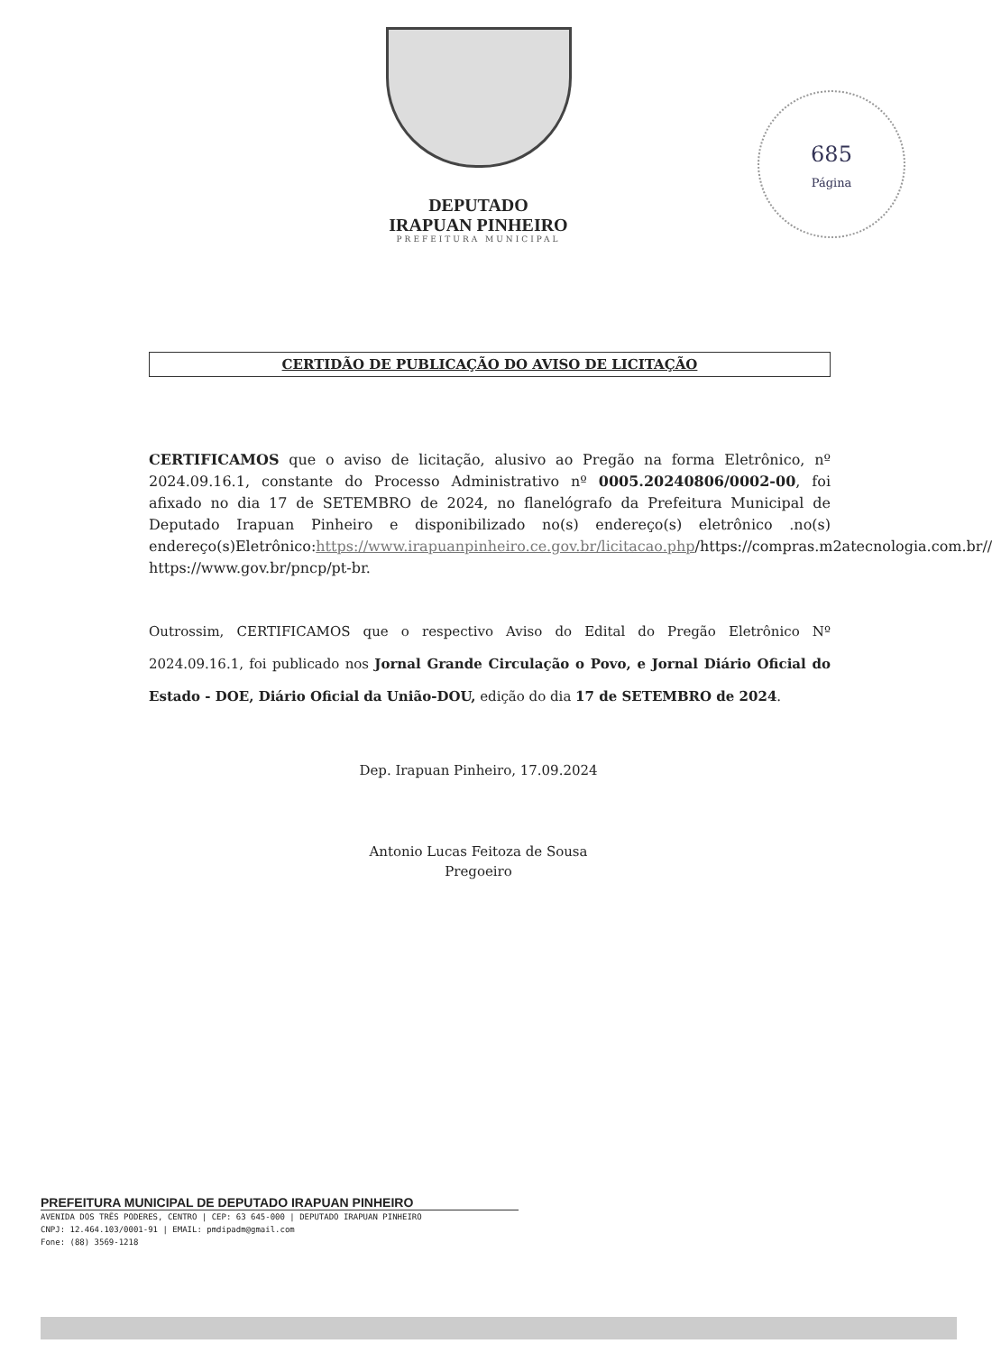DEPUTADO
IRAPUAN PINHEIRO
PREFEITURA MUNICIPAL
685
Página
CERTIDÃO DE PUBLICAÇÃO DO AVISO DE LICITAÇÃO
CERTIFICAMOS que o aviso de licitação, alusivo ao Pregão na forma Eletrônico, nº 2024.09.16.1, constante do Processo Administrativo nº 0005.20240806/0002-00, foi afixado no dia 17 de SETEMBRO de 2024, no flanelógrafo da Prefeitura Municipal de Deputado Irapuan Pinheiro e disponibilizado no(s) endereço(s) eletrônico .no(s) endereço(s)Eletrônico:https://www.irapuanpinheiro.ce.gov.br/licitacao.php/https://compras.m2atecnologia.com.br// https://www.gov.br/pncp/pt-br.
Outrossim, CERTIFICAMOS que o respectivo Aviso do Edital do Pregão Eletrônico Nº 2024.09.16.1, foi publicado nos Jornal Grande Circulação o Povo, e Jornal Diário Oficial do Estado - DOE, Diário Oficial da União-DOU, edição do dia 17 de SETEMBRO de 2024.
Dep. Irapuan Pinheiro, 17.09.2024
Antonio Lucas Feitoza de Sousa
Pregoeiro
PREFEITURA MUNICIPAL DE DEPUTADO IRAPUAN PINHEIRO
AVENIDA DOS TRÊS PODERES, CENTRO | CEP: 63 645-000 | DEPUTADO IRAPUAN PINHEIRO
CNPJ: 12.464.103/0001-91 | EMAIL: pmdipadm@gmail.com
Fone: (88) 3569-1218